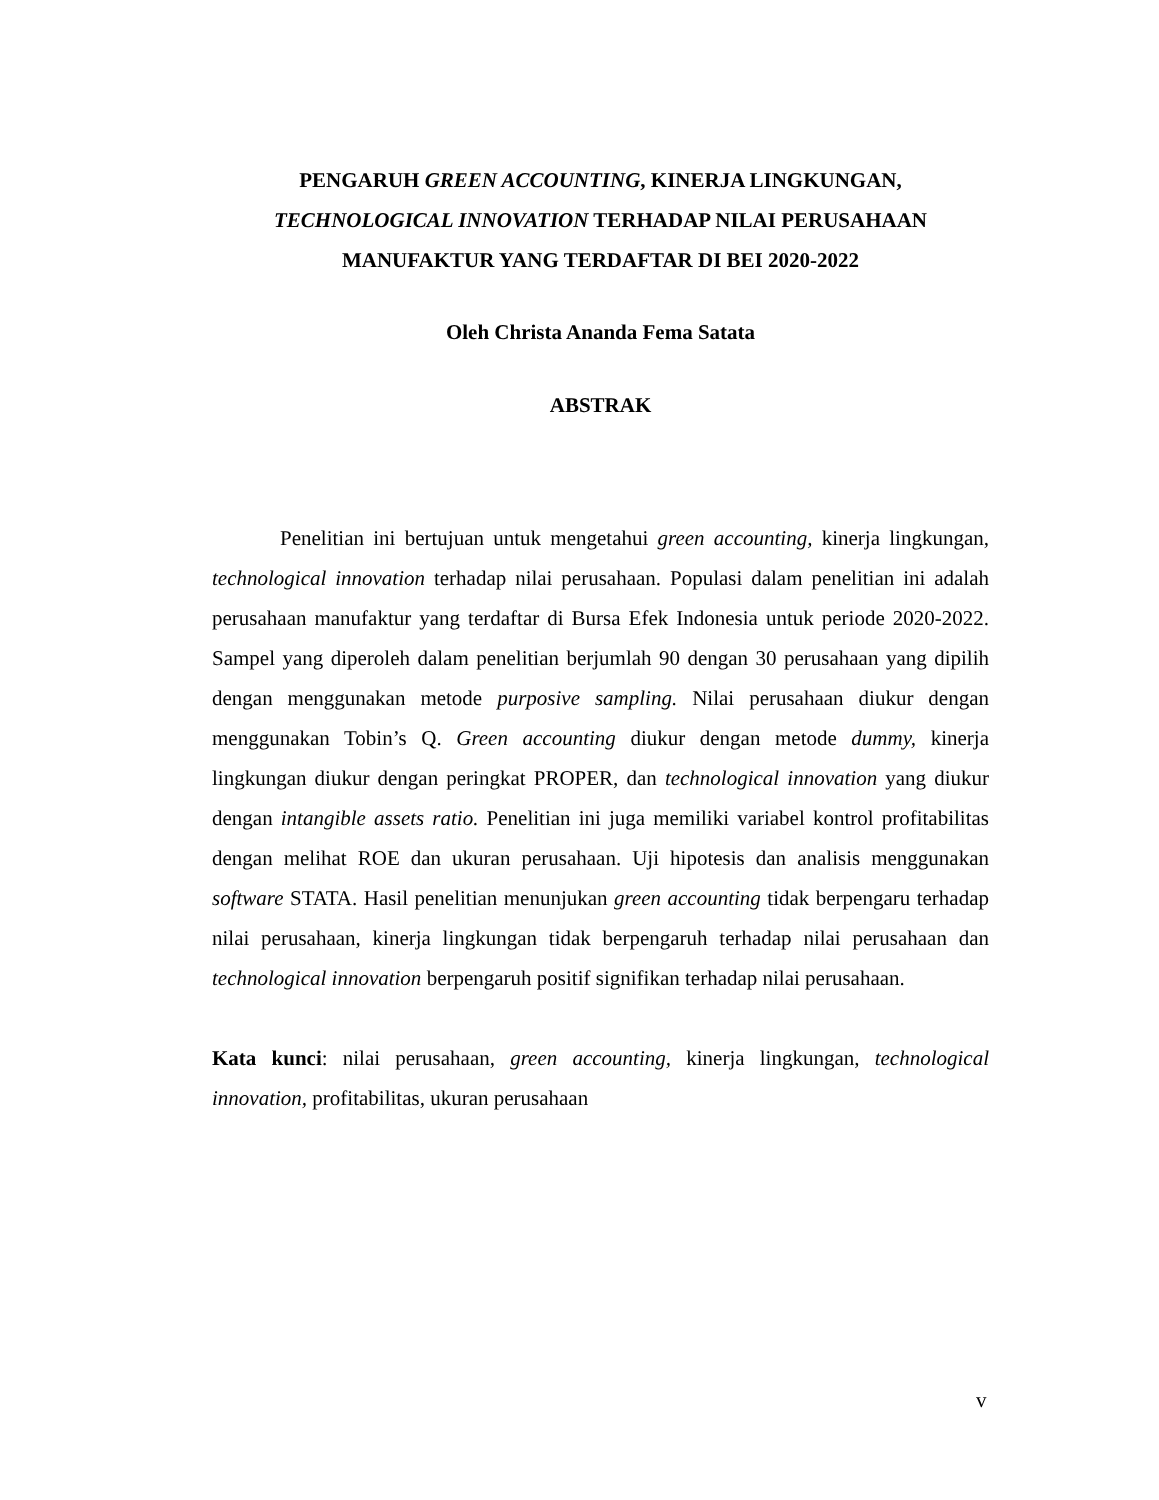PENGARUH GREEN ACCOUNTING, KINERJA LINGKUNGAN,
TECHNOLOGICAL INNOVATION TERHADAP NILAI PERUSAHAAN
MANUFAKTUR YANG TERDAFTAR DI BEI 2020-2022
Oleh Christa Ananda Fema Satata
ABSTRAK
Penelitian ini bertujuan untuk mengetahui green accounting, kinerja lingkungan, technological innovation terhadap nilai perusahaan. Populasi dalam penelitian ini adalah perusahaan manufaktur yang terdaftar di Bursa Efek Indonesia untuk periode 2020-2022. Sampel yang diperoleh dalam penelitian berjumlah 90 dengan 30 perusahaan yang dipilih dengan menggunakan metode purposive sampling. Nilai perusahaan diukur dengan menggunakan Tobin’s Q. Green accounting diukur dengan metode dummy, kinerja lingkungan diukur dengan peringkat PROPER, dan technological innovation yang diukur dengan intangible assets ratio. Penelitian ini juga memiliki variabel kontrol profitabilitas dengan melihat ROE dan ukuran perusahaan. Uji hipotesis dan analisis menggunakan software STATA. Hasil penelitian menunjukan green accounting tidak berpengaru terhadap nilai perusahaan, kinerja lingkungan tidak berpengaruh terhadap nilai perusahaan dan technological innovation berpengaruh positif signifikan terhadap nilai perusahaan.
Kata kunci: nilai perusahaan, green accounting, kinerja lingkungan, technological innovation, profitabilitas, ukuran perusahaan
v